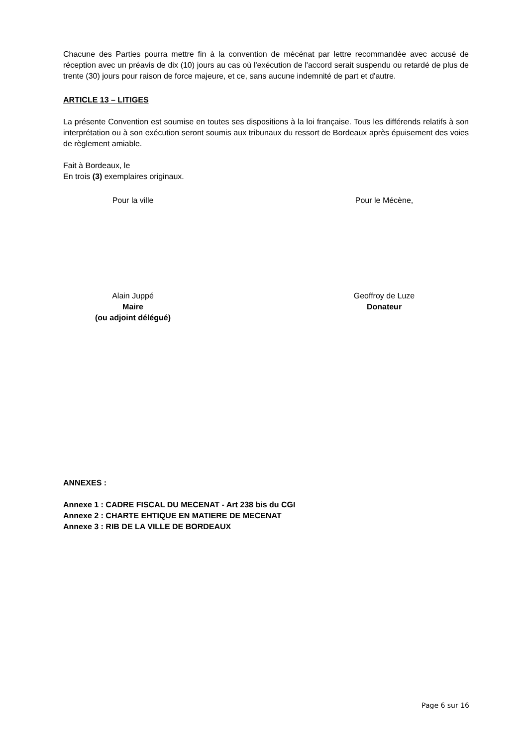Chacune des Parties pourra mettre fin à la convention de mécénat par lettre recommandée avec accusé de réception avec un préavis de dix (10) jours au cas où l'exécution de l'accord serait suspendu ou retardé de plus de trente (30) jours pour raison de force majeure, et ce, sans aucune indemnité de part et d'autre.
ARTICLE 13 – LITIGES
La présente Convention est soumise en toutes ses dispositions à la loi française. Tous les différends relatifs à son interprétation ou à son exécution seront soumis aux tribunaux du ressort de Bordeaux après épuisement des voies de règlement amiable.
Fait à Bordeaux, le
En trois (3) exemplaires originaux.
Pour la ville Pour le Mécène,
Alain Juppé
Maire
(ou adjoint délégué)
Geoffroy de Luze
Donateur
ANNEXES :
Annexe 1 : CADRE FISCAL DU MECENAT - Art 238 bis du CGI
Annexe 2 : CHARTE EHTIQUE EN MATIERE DE MECENAT
Annexe 3 : RIB DE LA VILLE DE BORDEAUX
Page 6 sur 16